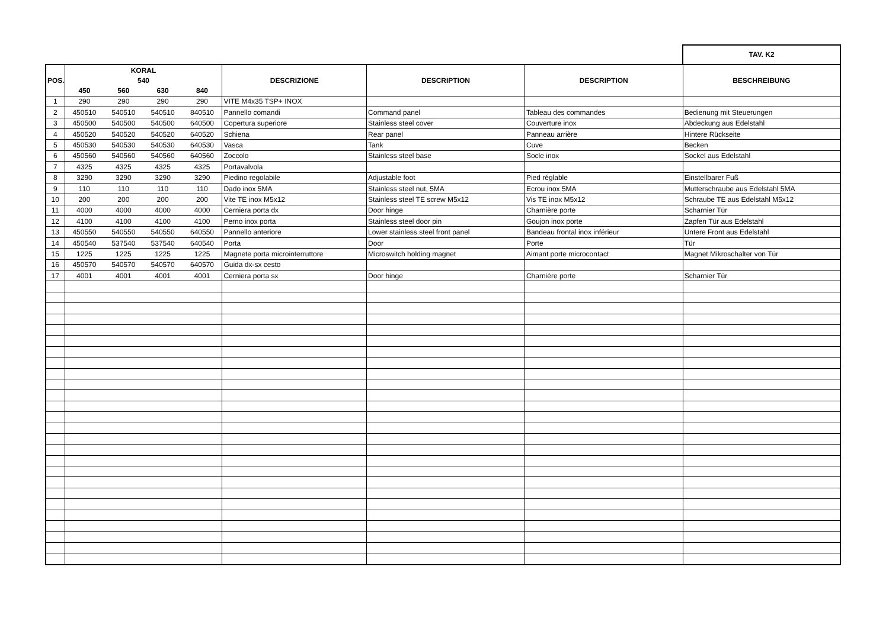TAV. K2
| POS. | KORAL | | | | DESCRIZIONE | DESCRIPTION | DESCRIPTION | BESCHREIBUNG |
| --- | --- | --- | --- | --- | --- | --- | --- | --- |
| | 540 | | | | | | | |
| | 450 | 560 | 630 | 840 | | | | |
| 1 | 290 | 290 | 290 | 290 | VITE M4x35 TSP+ INOX | | | |
| 2 | 450510 | 540510 | 540510 | 840510 | Pannello comandi | Command panel | Tableau des commandes | Bedienung mit Steuerungen |
| 3 | 450500 | 540500 | 540500 | 640500 | Copertura superiore | Stainless steel cover | Couverture inox | Abdeckung aus Edelstahl |
| 4 | 450520 | 540520 | 540520 | 640520 | Schiena | Rear panel | Panneau arrière | Hintere Rückseite |
| 5 | 450530 | 540530 | 540530 | 640530 | Vasca | Tank | Cuve | Becken |
| 6 | 450560 | 540560 | 540560 | 640560 | Zoccolo | Stainless steel base | Socle inox | Sockel aus Edelstahl |
| 7 | 4325 | 4325 | 4325 | 4325 | Portavalvola | | | |
| 8 | 3290 | 3290 | 3290 | 3290 | Piedino regolabile | Adjustable foot | Pied réglable | Einstellbarer Fuß |
| 9 | 110 | 110 | 110 | 110 | Dado inox 5MA | Stainless steel nut, 5MA | Ecrou inox 5MA | Mutterschraube aus Edelstahl 5MA |
| 10 | 200 | 200 | 200 | 200 | Vite TE inox M5x12 | Stainless steel TE screw M5x12 | Vis TE inox M5x12 | Schraube TE aus Edelstahl M5x12 |
| 11 | 4000 | 4000 | 4000 | 4000 | Cerniera porta dx | Door hinge | Charnière porte | Scharnier Tür |
| 12 | 4100 | 4100 | 4100 | 4100 | Perno inox porta | Stainless steel door pin | Goujon inox porte | Zapfen Tür aus Edelstahl |
| 13 | 450550 | 540550 | 540550 | 640550 | Pannello anteriore | Lower stainless steel front panel | Bandeau frontal inox inférieur | Untere Front aus Edelstahl |
| 14 | 450540 | 537540 | 537540 | 640540 | Porta | Door | Porte | Tür |
| 15 | 1225 | 1225 | 1225 | 1225 | Magnete porta microinterruttore | Microswitch holding magnet | Aimant porte microcontact | Magnet Mikroschalter von Tür |
| 16 | 450570 | 540570 | 540570 | 640570 | Guida dx-sx cesto | | | |
| 17 | 4001 | 4001 | 4001 | 4001 | Cerniera porta sx | Door hinge | Charnière porte | Scharnier Tür |